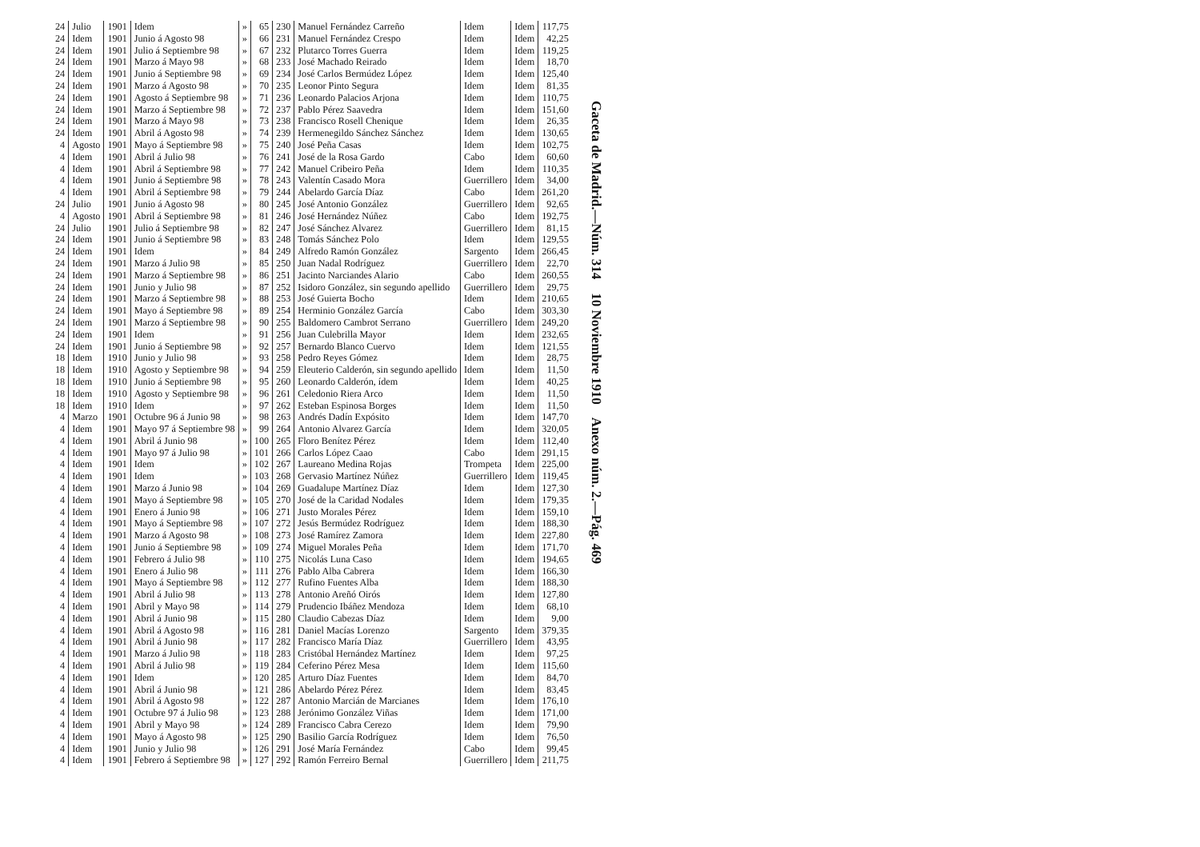| 24 | Julio | 1901 | Idem | » | 65 | 230 | Manuel Fernández Carreño | Idem | Idem | 117,75 |
| 24 | Idem | 1901 | Junio á Agosto 98 | » | 66 | 231 | Manuel Fernández Crespo | Idem | Idem | 42,25 |
| 24 | Idem | 1901 | Julio á Septiembre 98 | » | 67 | 232 | Plutarco Torres Guerra | Idem | Idem | 119,25 |
| 24 | Idem | 1901 | Marzo á Mayo 98 | » | 68 | 233 | José Machado Reirado | Idem | Idem | 18,70 |
| 24 | Idem | 1901 | Junio á Septiembre 98 | » | 69 | 234 | José Carlos Bermúdez López | Idem | Idem | 125,40 |
| 24 | Idem | 1901 | Marzo á Agosto 98 | » | 70 | 235 | Leonor Pinto Segura | Idem | Idem | 81,35 |
| 24 | Idem | 1901 | Agosto á Septiembre 98 | » | 71 | 236 | Leonardo Palacios Arjona | Idem | Idem | 110,75 |
| 24 | Idem | 1901 | Marzo á Septiembre 98 | » | 72 | 237 | Pablo Pérez Saavedra | Idem | Idem | 151,60 |
| 24 | Idem | 1901 | Marzo á Mayo 98 | » | 73 | 238 | Francisco Rosell Chenique | Idem | Idem | 26,35 |
| 24 | Idem | 1901 | Abril á Agosto 98 | » | 74 | 239 | Hermenegildo Sánchez Sánchez | Idem | Idem | 130,65 |
| 4 | Agosto | 1901 | Mayo á Septiembre 98 | » | 75 | 240 | José Peña Casas | Idem | Idem | 102,75 |
| 4 | Idem | 1901 | Abril á Julio 98 | » | 76 | 241 | José de la Rosa Gardo | Cabo | Idem | 60,60 |
| 4 | Idem | 1901 | Abril á Septiembre 98 | » | 77 | 242 | Manuel Cribeiro Peña | Idem | Idem | 110,35 |
| 4 | Idem | 1901 | Junio á Septiembre 98 | » | 78 | 243 | Valentín Casado Mora | Guerrillero | Idem | 34,00 |
| 4 | Idem | 1901 | Abril á Septiembre 98 | » | 79 | 244 | Abelardo García Díaz | Cabo | Idem | 261,20 |
| 24 | Julio | 1901 | Junio á Agosto 98 | » | 80 | 245 | José Antonio González | Guerrillero | Idem | 92,65 |
| 4 | Agosto | 1901 | Abril á Septiembre 98 | » | 81 | 246 | José Hernández Núñez | Cabo | Idem | 192,75 |
| 24 | Julio | 1901 | Julio á Septiembre 98 | » | 82 | 247 | José Sánchez Alvarez | Guerrillero | Idem | 81,15 |
| 24 | Idem | 1901 | Junio á Septiembre 98 | » | 83 | 248 | Tomás Sánchez Polo | Idem | Idem | 129,55 |
| 24 | Idem | 1901 | Idem | » | 84 | 249 | Alfredo Ramón González | Sargento | Idem | 266,45 |
| 24 | Idem | 1901 | Marzo á Julio 98 | » | 85 | 250 | Juan Nadal Rodríguez | Guerrillero | Idem | 22,70 |
| 24 | Idem | 1901 | Marzo á Septiembre 98 | » | 86 | 251 | Jacinto Narciandes Alario | Cabo | Idem | 260,55 |
| 24 | Idem | 1901 | Junio y Julio 98 | » | 87 | 252 | Isidoro González, sin segundo apellido | Guerrillero | Idem | 29,75 |
| 24 | Idem | 1901 | Marzo á Septiembre 98 | » | 88 | 253 | José Guierta Bocho | Idem | Idem | 210,65 |
| 24 | Idem | 1901 | Mayo á Septiembre 98 | » | 89 | 254 | Herminio González García | Cabo | Idem | 303,30 |
| 24 | Idem | 1901 | Marzo á Septiembre 98 | » | 90 | 255 | Baldomero Cambrot Serrano | Guerrillero | Idem | 249,20 |
| 24 | Idem | 1901 | Idem | » | 91 | 256 | Juan Culebrilla Mayor | Idem | Idem | 232,65 |
| 24 | Idem | 1901 | Junio á Septiembre 98 | » | 92 | 257 | Bernardo Blanco Cuervo | Idem | Idem | 121,55 |
| 18 | Idem | 1910 | Junio y Julio 98 | » | 93 | 258 | Pedro Reyes Gómez | Idem | Idem | 28,75 |
| 18 | Idem | 1910 | Agosto y Septiembre 98 | » | 94 | 259 | Eleuterio Calderón, sin segundo apellido | Idem | Idem | 11,50 |
| 18 | Idem | 1910 | Junio á Septiembre 98 | » | 95 | 260 | Leonardo Calderón, ídem | Idem | Idem | 40,25 |
| 18 | Idem | 1910 | Agosto y Septiembre 98 | » | 96 | 261 | Celedonio Riera Arco | Idem | Idem | 11,50 |
| 18 | Idem | 1910 | Idem | » | 97 | 262 | Esteban Espinosa Borges | Idem | Idem | 11,50 |
| 4 | Marzo | 1901 | Octubre 96 á Junio 98 | » | 98 | 263 | Andrés Dadín Expósito | Idem | Idem | 147,70 |
| 4 | Idem | 1901 | Mayo 97 á Septiembre 98 | » | 99 | 264 | Antonio Alvarez García | Idem | Idem | 320,05 |
| 4 | Idem | 1901 | Abril á Junio 98 | » | 100 | 265 | Floro Benítez Pérez | Idem | Idem | 112,40 |
| 4 | Idem | 1901 | Mayo 97 á Julio 98 | » | 101 | 266 | Carlos López Caao | Cabo | Idem | 291,15 |
| 4 | Idem | 1901 | Idem | » | 102 | 267 | Laureano Medina Rojas | Trompeta | Idem | 225,00 |
| 4 | Idem | 1901 | Idem | » | 103 | 268 | Gervasio Martínez Núñez | Guerrillero | Idem | 119,45 |
| 4 | Idem | 1901 | Marzo á Junio 98 | » | 104 | 269 | Guadalupe Martínez Díaz | Idem | Idem | 127,30 |
| 4 | Idem | 1901 | Mayo á Septiembre 98 | » | 105 | 270 | José de la Caridad Nodales | Idem | Idem | 179,35 |
| 4 | Idem | 1901 | Enero á Junio 98 | » | 106 | 271 | Justo Morales Pérez | Idem | Idem | 159,10 |
| 4 | Idem | 1901 | Mayo á Septiembre 98 | » | 107 | 272 | Jesús Bermúdez Rodríguez | Idem | Idem | 188,30 |
| 4 | Idem | 1901 | Marzo á Agosto 98 | » | 108 | 273 | José Ramírez Zamora | Idem | Idem | 227,80 |
| 4 | Idem | 1901 | Junio á Septiembre 98 | » | 109 | 274 | Miguel Morales Peña | Idem | Idem | 171,70 |
| 4 | Idem | 1901 | Febrero á Julio 98 | » | 110 | 275 | Nicolás Luna Caso | Idem | Idem | 194,65 |
| 4 | Idem | 1901 | Enero á Julio 98 | » | 111 | 276 | Pablo Alba Cabrera | Idem | Idem | 166,30 |
| 4 | Idem | 1901 | Mayo á Septiembre 98 | » | 112 | 277 | Rufino Fuentes Alba | Idem | Idem | 188,30 |
| 4 | Idem | 1901 | Abril á Julio 98 | » | 113 | 278 | Antonio Areñó Oirós | Idem | Idem | 127,80 |
| 4 | Idem | 1901 | Abril y Mayo 98 | » | 114 | 279 | Prudencio Ibáñez Mendoza | Idem | Idem | 68,10 |
| 4 | Idem | 1901 | Abril á Junio 98 | » | 115 | 280 | Claudio Cabezas Díaz | Idem | Idem | 9,00 |
| 4 | Idem | 1901 | Abril á Agosto 98 | » | 116 | 281 | Daniel Macías Lorenzo | Sargento | Idem | 379,35 |
| 4 | Idem | 1901 | Abril á Junio 98 | » | 117 | 282 | Francisco María Díaz | Guerrillero | Idem | 43,95 |
| 4 | Idem | 1901 | Marzo á Julio 98 | » | 118 | 283 | Cristóbal Hernández Martínez | Idem | Idem | 97,25 |
| 4 | Idem | 1901 | Abril á Julio 98 | » | 119 | 284 | Ceferino Pérez Mesa | Idem | Idem | 115,60 |
| 4 | Idem | 1901 | Idem | » | 120 | 285 | Arturo Díaz Fuentes | Idem | Idem | 84,70 |
| 4 | Idem | 1901 | Abril á Junio 98 | » | 121 | 286 | Abelardo Pérez Pérez | Idem | Idem | 83,45 |
| 4 | Idem | 1901 | Abril á Agosto 98 | » | 122 | 287 | Antonio Marcián de Marcianes | Idem | Idem | 176,10 |
| 4 | Idem | 1901 | Octubre 97 á Julio 98 | » | 123 | 288 | Jerónimo González Viñas | Idem | Idem | 171,00 |
| 4 | Idem | 1901 | Abril y Mayo 98 | » | 124 | 289 | Francisco Cabra Cerezo | Idem | Idem | 79,90 |
| 4 | Idem | 1901 | Mayo á Agosto 98 | » | 125 | 290 | Basilio García Rodríguez | Idem | Idem | 76,50 |
| 4 | Idem | 1901 | Junio y Julio 98 | » | 126 | 291 | José María Fernández | Cabo | Idem | 99,45 |
| 4 | Idem | 1901 | Febrero á Septiembre 98 | » | 127 | 292 | Ramón Ferreiro Bernal | Guerrillero | Idem | 211,75 |
Gaceta de Madrid.—Núm. 314 10 Noviembre 1910 Anexo núm. 2.—Pág. 469